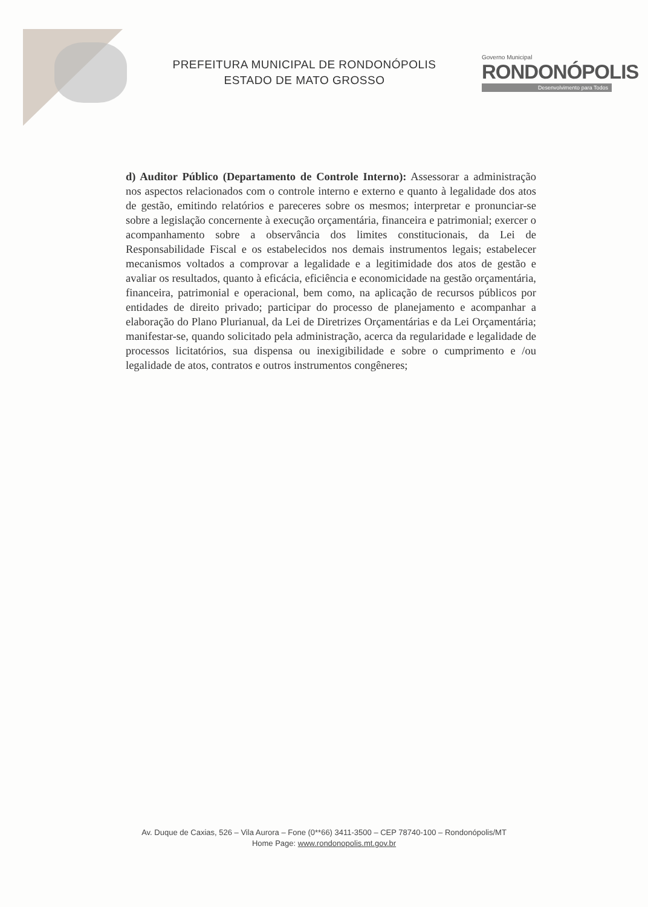PREFEITURA MUNICIPAL DE RONDONÓPOLIS
ESTADO DE MATO GROSSO
Governo Municipal
RONDONÓPOLIS
Desenvolvimento para Todos
d) Auditor Público (Departamento de Controle Interno): Assessorar a administração nos aspectos relacionados com o controle interno e externo e quanto à legalidade dos atos de gestão, emitindo relatórios e pareceres sobre os mesmos; interpretar e pronunciar-se sobre a legislação concernente à execução orçamentária, financeira e patrimonial; exercer o acompanhamento sobre a observância dos limites constitucionais, da Lei de Responsabilidade Fiscal e os estabelecidos nos demais instrumentos legais; estabelecer mecanismos voltados a comprovar a legalidade e a legitimidade dos atos de gestão e avaliar os resultados, quanto à eficácia, eficiência e economicidade na gestão orçamentária, financeira, patrimonial e operacional, bem como, na aplicação de recursos públicos por entidades de direito privado; participar do processo de planejamento e acompanhar a elaboração do Plano Plurianual, da Lei de Diretrizes Orçamentárias e da Lei Orçamentária; manifestar-se, quando solicitado pela administração, acerca da regularidade e legalidade de processos licitatórios, sua dispensa ou inexigibilidade e sobre o cumprimento e /ou legalidade de atos, contratos e outros instrumentos congêneres;
Av. Duque de Caxias, 526 – Vila Aurora – Fone (0**66) 3411-3500 – CEP 78740-100 – Rondonópolis/MT
Home Page: www.rondonopolis.mt.gov.br